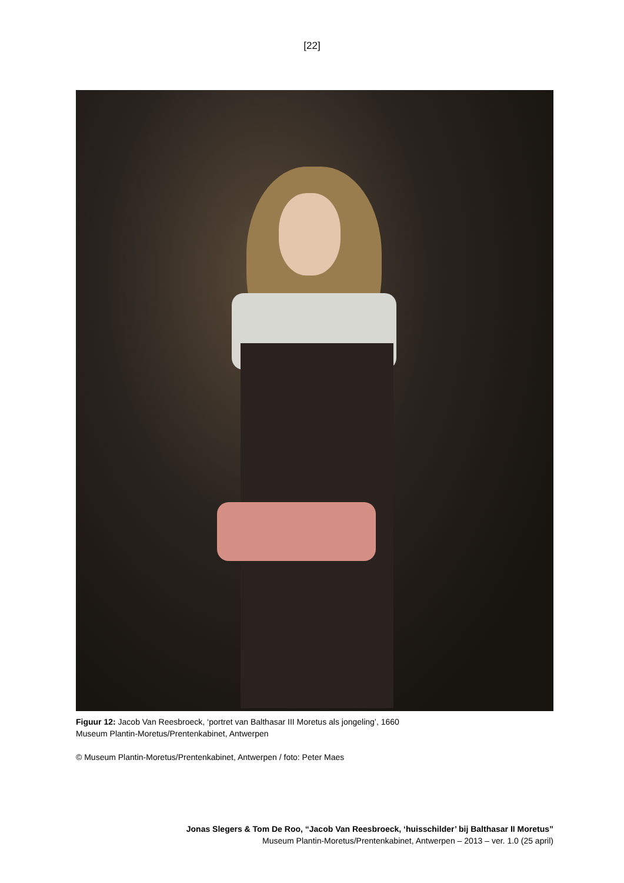[22]
Figuur 12: Jacob Van Reesbroeck, ‘portret van Balthasar III Moretus als jongeling’, 1660
Museum Plantin-Moretus/Prentenkabinet, Antwerpen
© Museum Plantin-Moretus/Prentenkabinet, Antwerpen / foto: Peter Maes
Jonas Slegers & Tom De Roo, “Jacob Van Reesbroeck, ‘huisschilder’ bij Balthasar II Moretus”
Museum Plantin-Moretus/Prentenkabinet, Antwerpen – 2013 – ver. 1.0 (25 april)